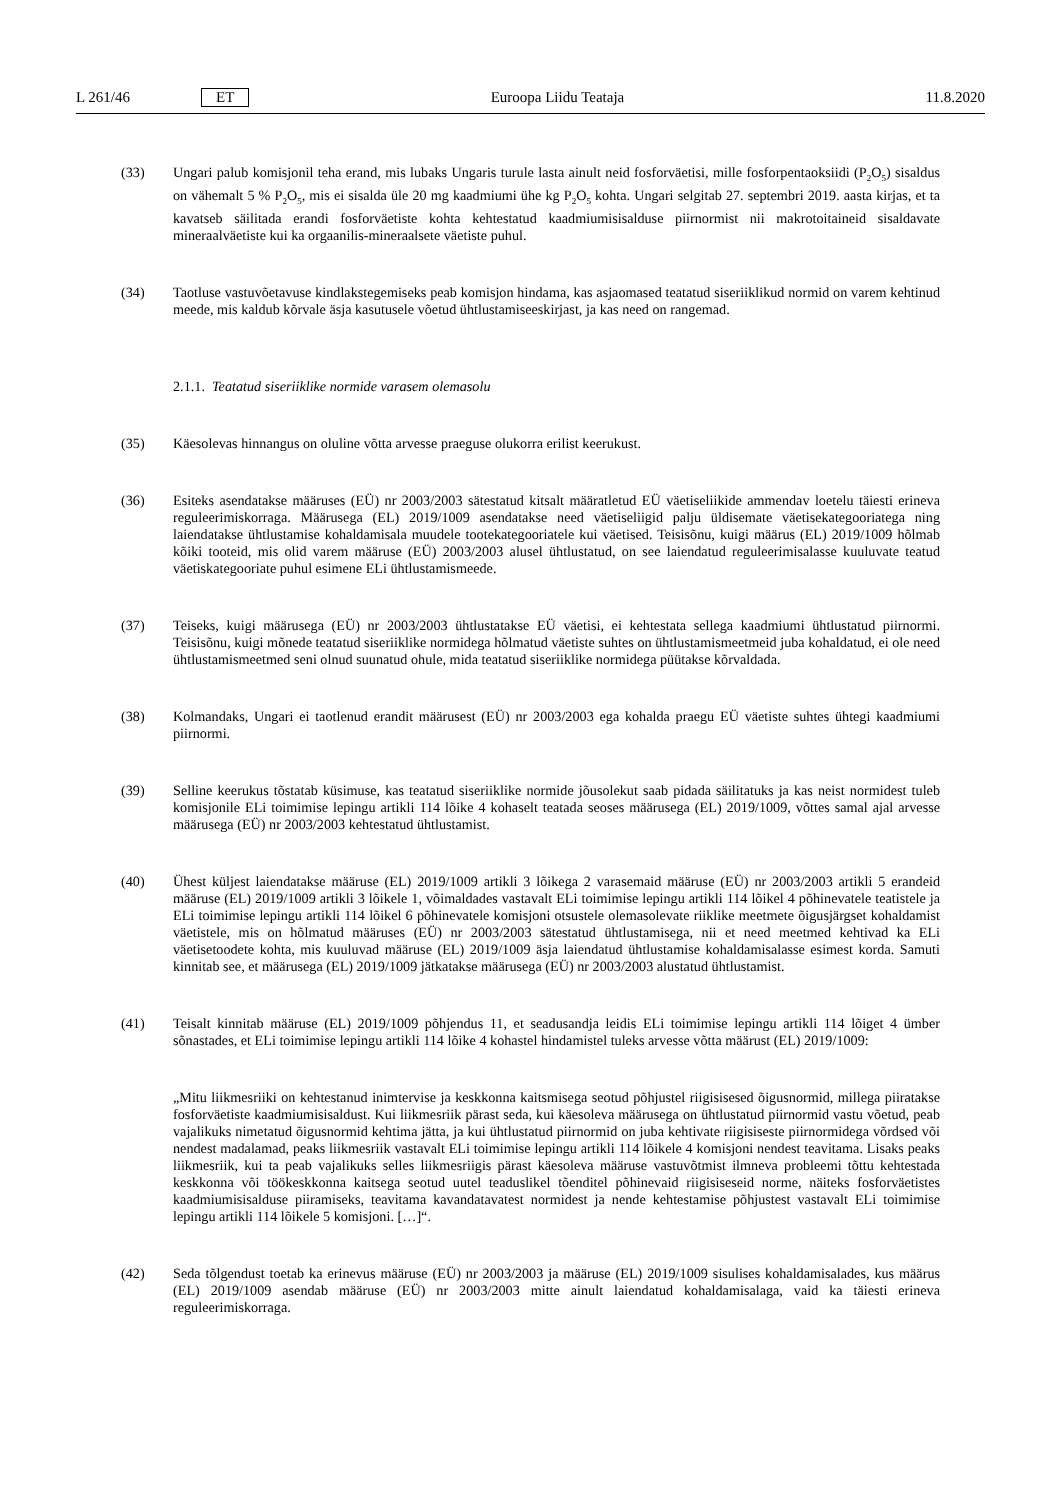L 261/46 ET Euroopa Liidu Teataja 11.8.2020
(33) Ungari palub komisjonil teha erand, mis lubaks Ungaris turule lasta ainult neid fosforväetisi, mille fosforpentaoksiidi (P<sub>2</sub>O<sub>5</sub>) sisaldus on vähemalt 5 % P<sub>2</sub>O<sub>5</sub>, mis ei sisalda üle 20 mg kaadmiumi ühe kg P<sub>2</sub>O<sub>5</sub> kohta. Ungari selgitab 27. septembri 2019. aasta kirjas, et ta kavatseb säilitada erandi fosforväetiste kohta kehtestatud kaadmiumisisalduse piirnormist nii makrotoitaineid sisaldavate mineraalväetiste kui ka orgaanilis-mineraalsete väetiste puhul.
(34) Taotluse vastuvõetavuse kindlakstegemiseks peab komisjon hindama, kas asjaomased teatatud siseriiklikud normid on varem kehtinud meede, mis kaldub kõrvale äsja kasutusele võetud ühtlustamiseeskirjast, ja kas need on rangemad.
2.1.1. Teatatud siseriiklike normide varasem olemasolu
(35) Käesolevas hinnangus on oluline võtta arvesse praeguse olukorra erilist keerukust.
(36) Esiteks asendatakse määruses (EÜ) nr 2003/2003 sätestatud kitsalt määratletud EÜ väetiseliikide ammendav loetelu täiesti erineva reguleerimiskorraga. Määrusega (EL) 2019/1009 asendatakse need väetiseliigid palju üldisemate väetisekategooriatega ning laiendatakse ühtlustamise kohaldamisala muudele tootekategooriatele kui väetised. Teisisõnu, kuigi määrus (EL) 2019/1009 hõlmab kõiki tooteid, mis olid varem määruse (EÜ) 2003/2003 alusel ühtlustatud, on see laiendatud reguleerimisalasse kuuluvate teatud väetiskategooriate puhul esimene ELi ühtlustamismeede.
(37) Teiseks, kuigi määrusega (EÜ) nr 2003/2003 ühtlustatakse EÜ väetisi, ei kehtestata sellega kaadmiumi ühtlustatud piirnormi. Teisisõnu, kuigi mõnede teatatud siseriiklike normidega hõlmatud väetiste suhtes on ühtlustamis­meetmeid juba kohaldatud, ei ole need ühtlustamismeetmed seni olnud suunatud ohule, mida teatatud siseriiklike normidega püütakse kõrvaldada.
(38) Kolmandaks, Ungari ei taotlenud erandit määrusest (EÜ) nr 2003/2003 ega kohalda praegu EÜ väetiste suhtes ühtegi kaadmiumi piirnormi.
(39) Selline keerukus tõstatab küsimuse, kas teatatud siseriiklike normide jõusolekut saab pidada säilitatuks ja kas neist normidest tuleb komisjonile ELi toimimise lepingu artikli 114 lõike 4 kohaselt teatada seoses määrusega (EL) 2019/1009, võttes samal ajal arvesse määrusega (EÜ) nr 2003/2003 kehtestatud ühtlustamist.
(40) Ühest küljest laiendatakse määruse (EL) 2019/1009 artikli 3 lõikega 2 varasemaid määruse (EÜ) nr 2003/2003 artikli 5 erandeid määruse (EL) 2019/1009 artikli 3 lõikele 1, võimaldades vastavalt ELi toimimise lepingu artikli 114 lõikel 4 põhinevatele teatistele ja ELi toimimise lepingu artikli 114 lõikel 6 põhinevatele komisjoni otsustele olemasolevate riiklike meetmete õigusjärgset kohaldamist väetistele, mis on hõlmatud määruses (EÜ) nr 2003/2003 sätestatud ühtlustamisega, nii et need meetmed kehtivad ka ELi väetisetoodete kohta, mis kuuluvad määruse (EL) 2019/1009 äsja laiendatud ühtlustamise kohaldamisalasse esimest korda. Samuti kinnitab see, et määrusega (EL) 2019/1009 jätkatakse määrusega (EÜ) nr 2003/2003 alustatud ühtlustamist.
(41) Teisalt kinnitab määruse (EL) 2019/1009 põhjendus 11, et seadusandja leidis ELi toimimise lepingu artikli 114 lõiget 4 ümber sõnastades, et ELi toimimise lepingu artikli 114 lõike 4 kohastel hindamistel tuleks arvesse võtta määrust (EL) 2019/1009:
„Mitu liikmesriiki on kehtestanud inimtervise ja keskkonna kaitsmisega seotud põhjustel riigisisesed õigusnormid, millega piiratakse fosforväetiste kaadmiumisisaldust. Kui liikmesriik pärast seda, kui käesoleva määrusega on ühtlustatud piirnormid vastu võetud, peab vajalikuks nimetatud õigusnormid kehtima jätta, ja kui ühtlustatud piirnormid on juba kehtivate riigisiseste piirnormidega võrdsed või nendest madalamad, peaks liikmesriik vastavalt ELi toimimise lepingu artikli 114 lõikele 4 komisjoni nendest teavitama. Lisaks peaks liikmesriik, kui ta peab vajalikuks selles liikmesriigis pärast käesoleva määruse vastuvõtmist ilmneva probleemi tõttu kehtestada keskkonna või töökeskkonna kaitsega seotud uutel teaduslikel tõenditel põhinevaid riigisiseseid norme, näiteks fosforväetistes kaadmiumisisalduse piiramiseks, teavitama kavandatavatest normidest ja nende kehtestamise põhjustest vastavalt ELi toimimise lepingu artikli 114 lõikele 5 komisjoni. […]“.
(42) Seda tõlgendust toetab ka erinevus määruse (EÜ) nr 2003/2003 ja määruse (EL) 2019/1009 sisulises kohaldamisalades, kus määrus (EL) 2019/1009 asendab määruse (EÜ) nr 2003/2003 mitte ainult laiendatud kohaldamisalaga, vaid ka täiesti erineva reguleerimiskorraga.